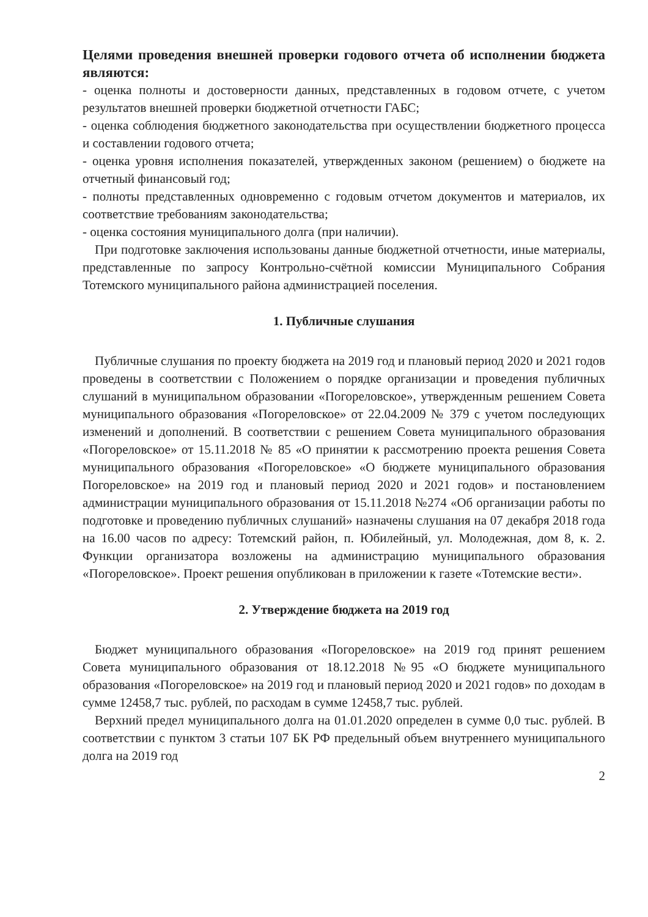Целями проведения внешней проверки годового отчета об исполнении бюджета являются:
- оценка полноты и достоверности данных, представленных в годовом отчете, с учетом результатов внешней проверки бюджетной отчетности ГАБС;
- оценка соблюдения бюджетного законодательства при осуществлении бюджетного процесса и составлении годового отчета;
- оценка уровня исполнения показателей, утвержденных законом (решением) о бюджете на отчетный финансовый год;
- полноты представленных одновременно с годовым отчетом документов и материалов, их соответствие требованиям законодательства;
- оценка состояния муниципального долга (при наличии).
При подготовке заключения использованы данные бюджетной отчетности, иные материалы, представленные по запросу Контрольно-счётной комиссии Муниципального Собрания Тотемского муниципального района администрацией поселения.
1. Публичные слушания
Публичные слушания по проекту бюджета на 2019 год и плановый период 2020 и 2021 годов проведены в соответствии с Положением о порядке организации и проведения публичных слушаний в муниципальном образовании «Погореловское», утвержденным решением Совета муниципального образования «Погореловское» от 22.04.2009 № 379 с учетом последующих изменений и дополнений. В соответствии с решением Совета муниципального образования «Погореловское» от 15.11.2018 № 85 «О принятии к рассмотрению проекта решения Совета муниципального образования «Погореловское» «О бюджете муниципального образования Погореловское» на 2019 год и плановый период 2020 и 2021 годов» и постановлением администрации муниципального образования от 15.11.2018 №274 «Об организации работы по подготовке и проведению публичных слушаний» назначены слушания на 07 декабря 2018 года на 16.00 часов по адресу: Тотемский район, п. Юбилейный, ул. Молодежная, дом 8, к. 2. Функции организатора возложены на администрацию муниципального образования «Погореловское». Проект решения опубликован в приложении к газете «Тотемские вести».
2. Утверждение бюджета на 2019 год
Бюджет муниципального образования «Погореловское» на 2019 год принят решением Совета муниципального образования от 18.12.2018 №95 «О бюджете муниципального образования «Погореловское» на 2019 год и плановый период 2020 и 2021 годов» по доходам в сумме 12458,7 тыс. рублей, по расходам в сумме 12458,7 тыс. рублей.
Верхний предел муниципального долга на 01.01.2020 определен в сумме 0,0 тыс. рублей. В соответствии с пунктом 3 статьи 107 БК РФ предельный объем внутреннего муниципального долга на 2019 год
2